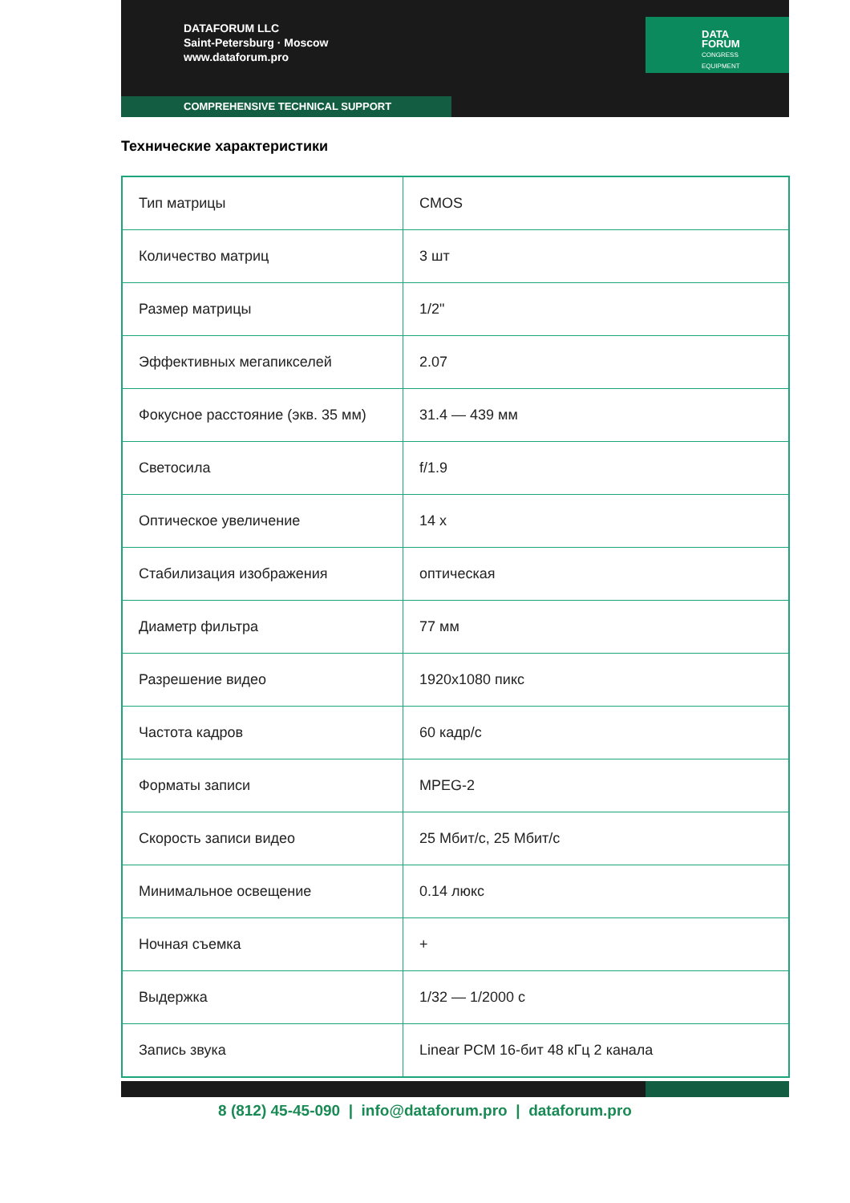DATAFORUM LLC
Saint-Petersburg · Moscow
www.dataforum.pro
DATA
FORUM
CONGRESS
EQUIPMENT
COMPREHENSIVE TECHNICAL SUPPORT
Технические характеристики
| Тип матрицы | CMOS |
| Количество матриц | 3 шт |
| Размер матрицы | 1/2" |
| Эффективных мегапикселей | 2.07 |
| Фокусное расстояние (экв. 35 мм) | 31.4 — 439 мм |
| Светосила | f/1.9 |
| Оптическое увеличение | 14 x |
| Стабилизация изображения | оптическая |
| Диаметр фильтра | 77 мм |
| Разрешение видео | 1920x1080 пикс |
| Частота кадров | 60 кадр/с |
| Форматы записи | MPEG-2 |
| Скорость записи видео | 25 Мбит/с, 25 Мбит/с |
| Минимальное освещение | 0.14 люкс |
| Ночная съемка | + |
| Выдержка | 1/32 — 1/2000 с |
| Запись звука | Linear PCM 16-бит 48 кГц 2 канала |
8 (812) 45-45-090 | info@dataforum.pro | dataforum.pro